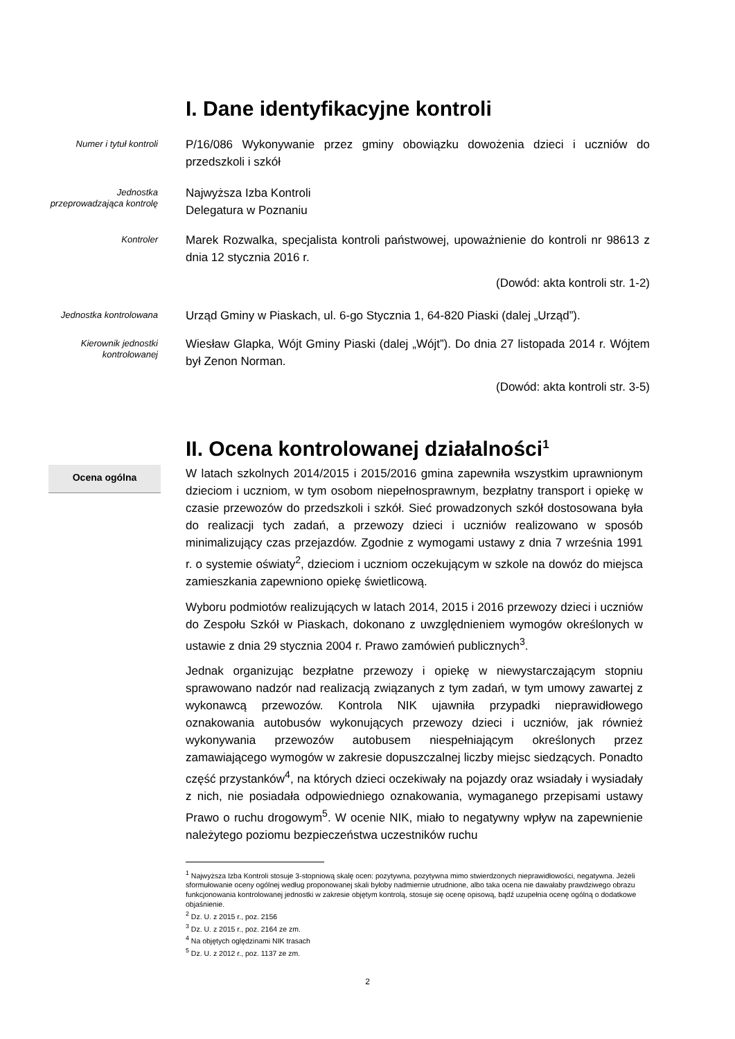I. Dane identyfikacyjne kontroli
Numer i tytuł kontroli
P/16/086 Wykonywanie przez gminy obowiązku dowożenia dzieci i uczniów do przedszkoli i szkół
Jednostka przeprowadzająca kontrolę
Najwyższa Izba Kontroli
Delegatura w Poznaniu
Kontroler
Marek Rozwalka, specjalista kontroli państwowej, upoważnienie do kontroli nr 98613 z dnia 12 stycznia 2016 r.
(Dowód: akta kontroli str. 1-2)
Jednostka kontrolowana
Urząd Gminy w Piaskach, ul. 6-go Stycznia 1, 64-820 Piaski (dalej „Urząd”).
Kierownik jednostki kontrolowanej
Wiesław Glapka, Wójt Gminy Piaski (dalej „Wójt”). Do dnia 27 listopada 2014 r. Wójtem był Zenon Norman.
(Dowód: akta kontroli str. 3-5)
II. Ocena kontrolowanej działalności<sup>1</sup>
Ocena ogólna
W latach szkolnych 2014/2015 i 2015/2016 gmina zapewniła wszystkim uprawnionym dzieciom i uczniom, w tym osobom niepełnosprawnym, bezpłatny transport i opiekę w czasie przewozów do przedszkoli i szkół. Sieć prowadzonych szkół dostosowana była do realizacji tych zadań, a przewozy dzieci i uczniów realizowano w sposób minimalizujący czas przejazdów. Zgodnie z wymogami ustawy z dnia 7 września 1991 r. o systemie oświaty<sup>2</sup>, dzieciom i uczniom oczekującym w szkole na dowóz do miejsca zamieszkania zapewniono opiekę świetlicową.
Wyboru podmiotów realizujących w latach 2014, 2015 i 2016 przewozy dzieci i uczniów do Zespołu Szkół w Piaskach, dokonano z uwzględnieniem wymogów określonych w ustawie z dnia 29 stycznia 2004 r. Prawo zamówień publicznych<sup>3</sup>.
Jednak organizując bezpłatne przewozy i opiekę w niewystarczającym stopniu sprawowano nadzór nad realizacją związanych z tym zadań, w tym umowy zawartej z wykonawcą przewozów. Kontrola NIK ujawniła przypadki nieprawidłowego oznakowania autobusów wykonujących przewozy dzieci i uczniów, jak również wykonywania przewozów autobusem niespełniającym określonych przez zamawiającego wymogów w zakresie dopuszczalnej liczby miejsc siedzących. Ponadto część przystanków<sup>4</sup>, na których dzieci oczekiwały na pojazdy oraz wsiadały i wysiadały z nich, nie posiadała odpowiedniego oznakowania, wymaganego przepisami ustawy Prawo o ruchu drogowym<sup>5</sup>. W ocenie NIK, miało to negatywny wpływ na zapewnienie należytego poziomu bezpieczeństwa uczestników ruchu
<sup>1</sup> Najwyższa Izba Kontroli stosuje 3-stopniową skalę ocen: pozytywna, pozytywna mimo stwierdzonych nieprawidłowości, negatywna. Jeżeli sformułowanie oceny ogólnej według proponowanej skali byłoby nadmiernie utrudnione, albo taka ocena nie dawałaby prawdziwego obrazu funkcjonowania kontrolowanej jednostki w zakresie objętym kontrolą, stosuje się ocenę opisową, bądź uzupełnia ocenę ogólną o dodatkowe objaśnienie.
<sup>2</sup> Dz. U. z 2015 r., poz. 2156
<sup>3</sup> Dz. U. z 2015 r., poz. 2164 ze zm.
<sup>4</sup> Na objętych oględzinami NIK trasach
<sup>5</sup> Dz. U. z 2012 r., poz. 1137 ze zm.
2